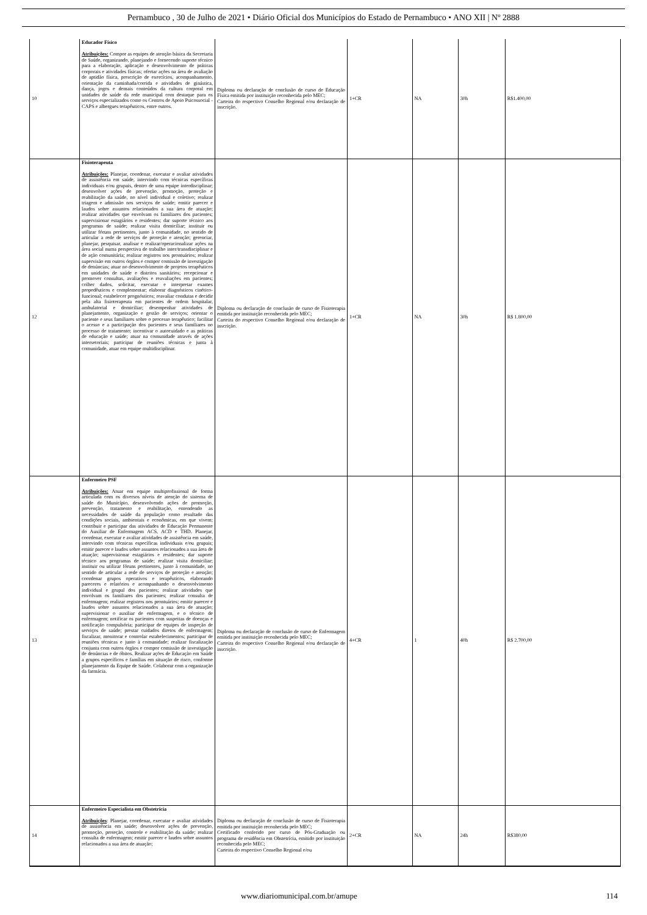Pernambuco , 30 de Julho de 2021 • Diário Oficial dos Municípios do Estado de Pernambuco • ANO XII | Nº 2888
| 10 | Educador Físico Atribuições: Compor as equipes de atenção básica da Secretaria de Saúde, organizando, planejando e fornecendo suporte técnico para a elaboração, aplicação e desenvolvimento de práticas corporais e atividades físicas; ofertar ações na área de avaliação de aptidão física, prescrição de exercícios, acompanhamento, orientação da caminhada/corrida e atividades de ginástica, dança, jogos e demais conteúdos da cultura corporal em unidades de saúde da rede municipal com destaque para os serviços especializados como os Centros de Apoio Psicossocial - CAPS e albergues terapêuticos, entre outros. | Diploma ou declaração de conclusão de curso de Educação Física emitida por instituição reconhecida pelo MEC; Carteira do respectivo Conselho Regional e/ou declaração de inscrição. | 1+CR | NA | 30h | R$1.400,00 |
| 12 | Fisioterapeuta Atribuições: Planejar, coordenar, executar e avaliar atividades de assistência em saúde, intervindo com técnicas específicas individuais e/ou grupais, dentro de uma equipe interdisciplinar; desenvolver ações de prevenção, promoção, proteção e reabilitação da saúde, no nível individual e coletivo; realizar triagem e admissão nos serviços de saúde; emitir parecer e laudos sobre assuntos relacionados a sua área de atuação; realizar atividades que envolvam os familiares dos pacientes; supervisionar estagiários e residentes; dar suporte técnico aos programas de saúde; realizar visita domiciliar; instituir ou utilizar fóruns pertinentes, junto à comunidade, no sentido de articular a rede de serviços de proteção e atenção; gerenciar, planejar, pesquisar, analisar e realizar/operacionalizar ações na área social numa perspectiva de trabalho inter/transdisciplinar e de ação comunitária; realizar registros nos prontuários; realizar supervisão em outros órgãos e compor comissão de investigação de denúncias; atuar no desenvolvimento de projetos terapêuticos em unidades de saúde e distritos sanitários; recepcionar e promover consultas, avaliações e reavaliações em pacientes; colher dados, solicitar, executar e interpretar exames propedêuticos e complementar; elaborar diagnósticos cinético-funcional; estabelecer prognósticos; reavaliar condutas e decidir pela alta fisioterapeuta em pacientes de ordem hospitalar, ambulatorial e domiciliar; desempenhar atividades de planejamento, organização e gestão de serviços; orientar o paciente e seus familiares sobre o processo terapêutico; facilitar o acesso e a participação dos pacientes e seus familiares no processo de tratamento; incentivar o autocuidado e as práticas de educação e saúde; atuar na comunidade através de ações intersetoriais; participar de reuniões técnicas e junta à comunidade, atuar em equipe multidisciplinar. | Diploma ou declaração de conclusão de curso de Fisioterapia emitida por instituição reconhecida pelo MEC; Carteira do respectivo Conselho Regional e/ou declaração de inscrição. | 1+CR | NA | 30h | R$ 1.800,00 |
| 13 | Enfermeiro PSF Atribuições: Atuar em equipe multiprofissional de forma articulada com os diversos níveis de atenção do sistema de saúde do Município, desenvolvendo ações de promoção, prevenção, tratamento e reabilitação, entendendo as necessidades de saúde da população como resultado das condições sociais, ambientais e econômicas, em que vivem; contribuir e participar das atividades de Educação Permanente do Auxiliar de Enfermagem ACS, ACD e THD. Planejar, coordenar, executar e avaliar atividades de assistência em saúde, intervindo com técnicas específicas individuais e/ou grupais; emitir parecer e laudos sobre assuntos relacionados a sua área de atuação; supervisionar estagiários e residentes; dar suporte técnico aos programas de saúde; realizar visita domiciliar; instituir ou utilizar fóruns pertinentes, junto à comunidade, no sentido de articular a rede de serviços de proteção e atenção; coordenar grupos operativos e terapêuticos, elaborando pareceres e relatórios e acompanhando o desenvolvimento individual e grupal dos pacientes; realizar atividades que envolvam os familiares dos pacientes; realizar consulta de enfermagem; realizar registros nos prontuários; emitir parecer e laudos sobre assuntos relacionados a sua área de atuação; supervisionar o auxiliar de enfermagem, e o técnico de enfermagem; notificar os pacientes com suspeitas de doenças e notificação compulsória; participar de equipes de inspeção de serviços de saúde; prestar cuidados diretos de enfermagem; fiscalizar, monitorar e controlar estabelecimentos; participar de reuniões técnicas e junto à comunidade; realizar fiscalização conjunta com outros órgãos e compor comissão de investigação de denúncias e de óbitos. Realizar ações de Educação em Saúde a grupos específicos e famílias em situação de risco, conforme planejamento da Equipe de Saúde. Colaborar com a organização da farmácia. | Diploma ou declaração de conclusão de curso de Enfermagem emitida por instituição reconhecida pelo MEC; Carteira do respectivo Conselho Regional e/ou declaração de inscrição. | 4+CR | 1 | 40h | R$ 2.700,00 |
| 14 | Enfermeiro Especialista em Obstetrícia Atribuições : Planejar, coordenar, executar e avaliar atividades de assistência em saúde; desenvolver ações de prevenção, promoção, proteção, controle e reabilitação da saúde; realizar consulta de enfermagem; emitir parecer e laudos sobre assuntos relacionados a sua área de atuação; | Diploma ou declaração de conclusão de curso de Fisioterapia emitida por instituição reconhecida pelo MEC; Certificado conferido por curso de Pós-Graduação ou programa de residência em Obstetrícia, emitido por instituição reconhecida pelo MEC; Carteira do respectivo Conselho Regional e/ou | 2+CR | NA | 24h | R$380,00 |
www.diariomunicipal.com.br/amupe 114